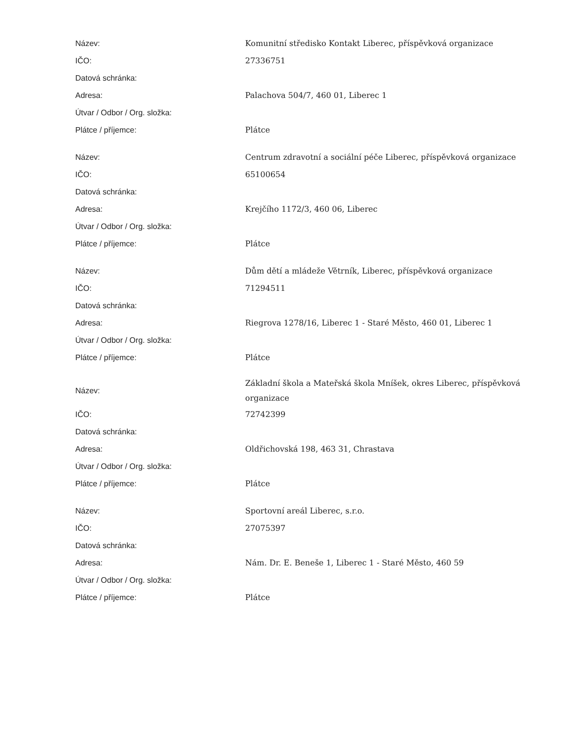| Název: | Komunitní středisko Kontakt Liberec, příspěvková organizace |
| IČO: | 27336751 |
| Datová schránka: | |
| Adresa: | Palachova 504/7, 460 01, Liberec 1 |
| Útvar / Odbor / Org. složka: | |
| Plátce / příjemce: | Plátce |
| Název: | Centrum zdravotní a sociální péče Liberec, příspěvková organizace |
| IČO: | 65100654 |
| Datová schránka: | |
| Adresa: | Krejčího 1172/3, 460 06, Liberec |
| Útvar / Odbor / Org. složka: | |
| Plátce / příjemce: | Plátce |
| Název: | Dům dětí a mládeže Větrník, Liberec, příspěvková organizace |
| IČO: | 71294511 |
| Datová schránka: | |
| Adresa: | Riegrova 1278/16, Liberec 1 - Staré Město, 460 01, Liberec 1 |
| Útvar / Odbor / Org. složka: | |
| Plátce / příjemce: | Plátce |
| Název: | Základní škola a Mateřská škola Mníšek, okres Liberec, příspěvková organizace |
| IČO: | 72742399 |
| Datová schránka: | |
| Adresa: | Oldřichovská 198, 463 31, Chrastava |
| Útvar / Odbor / Org. složka: | |
| Plátce / příjemce: | Plátce |
| Název: | Sportovní areál Liberec, s.r.o. |
| IČO: | 27075397 |
| Datová schránka: | |
| Adresa: | Nám. Dr. E. Beneše 1, Liberec 1 - Staré Město, 460 59 |
| Útvar / Odbor / Org. složka: | |
| Plátce / příjemce: | Plátce |